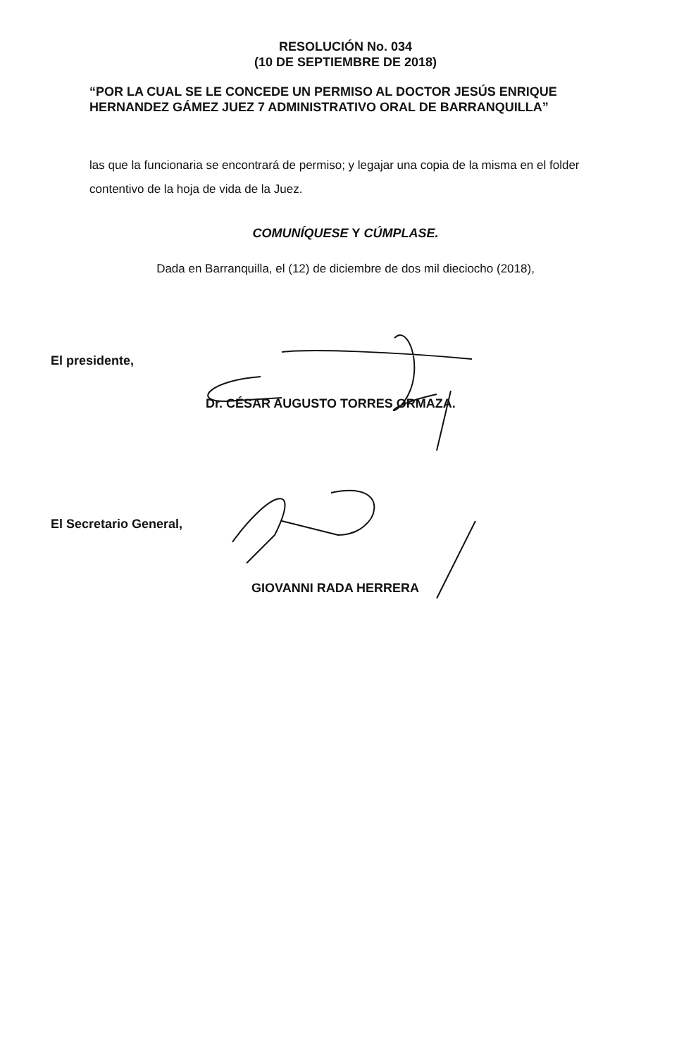RESOLUCIÓN No. 034
(10 DE SEPTIEMBRE DE 2018)
“POR LA CUAL SE LE CONCEDE UN PERMISO AL DOCTOR JESÚS ENRIQUE
HERNANDEZ GÁMEZ JUEZ 7 ADMINISTRATIVO ORAL DE BARRANQUILLA”
las que la funcionaria se encontrará de permiso; y legajar una copia de la misma en el folder contentivo de la hoja de vida de la Juez.
COMUNÍQUESE Y CÚMPLASE.
Dada en Barranquilla, el (12) de diciembre de dos mil dieciocho (2018),
El presidente,
Dr. CÉSAR AUGUSTO TORRES ORMAZA.
El Secretario General,
GIOVANNI RADA HERRERA